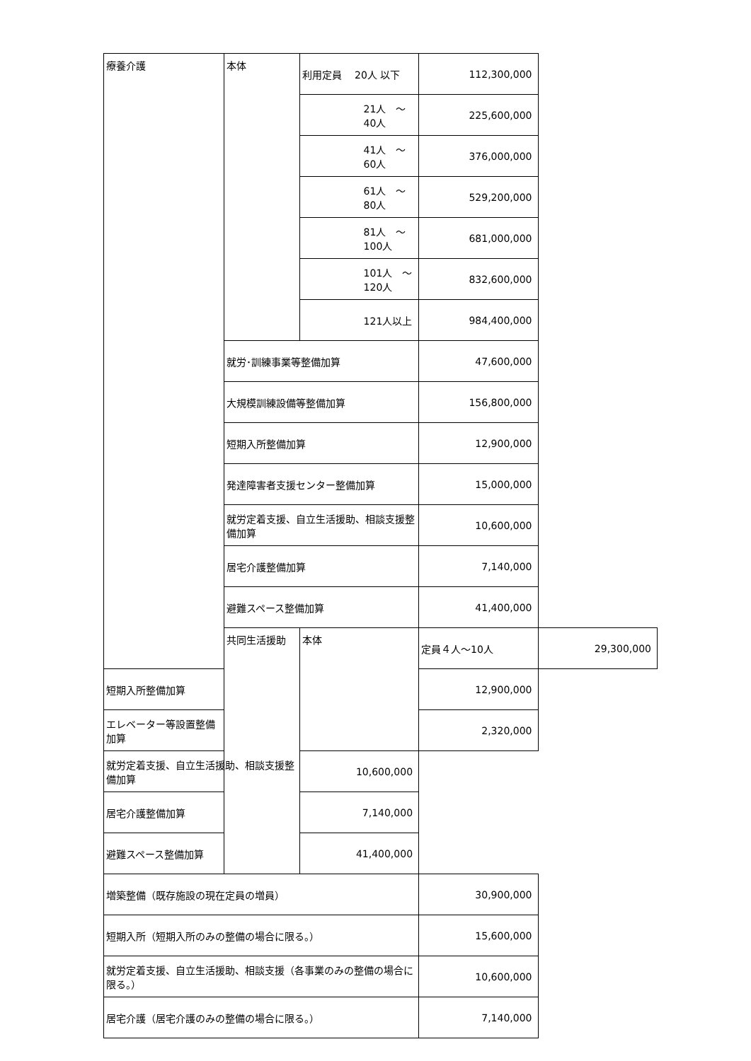| 療養介護 | 本体 | 利用定員 20人 以下 | 112,300,000 | |
| | | 21人 ～ 40人 | 225,600,000 | |
| | | 41人 ～ 60人 | 376,000,000 | |
| | | 61人 ～ 80人 | 529,200,000 | |
| | | 81人 ～100人 | 681,000,000 | |
| | | 101人 ～120人 | 832,600,000 | |
| | | 121人以上 | 984,400,000 | |
| | 就労･訓練事業等整備加算 | | 47,600,000 | |
| | 大規模訓練設備等整備加算 | | 156,800,000 | |
| | 短期入所整備加算 | | 12,900,000 | |
| | 発達障害者支援センター整備加算 | | 15,000,000 | |
| | 就労定着支援、自立生活援助、相談支援整備加算 | | 10,600,000 | |
| | 居宅介護整備加算 | | 7,140,000 | |
| | 避難スペース整備加算 | | 41,400,000 | |
| | 共同生活援助 | 本体 | 定員４人～10人 | 29,300,000 |
| 短期入所整備加算 | | | 12,900,000 | |
| エレベーター等設置整備加算 | | | 2,320,000 | |
| 就労定着支援、自立生活援助、相談支援整備加算 | | 10,600,000 | | |
| 居宅介護整備加算 | | 7,140,000 | | |
| 避難スペース整備加算 | | 41,400,000 | | |
| 増築整備（既存施設の現在定員の増員） | | | 30,900,000 | |
| 短期入所（短期入所のみの整備の場合に限る。） | | | 15,600,000 | |
| 就労定着支援、自立生活援助、相談支援（各事業のみの整備の場合に限る。） | | | 10,600,000 | |
| 居宅介護（居宅介護のみの整備の場合に限る。） | | | 7,140,000 | |